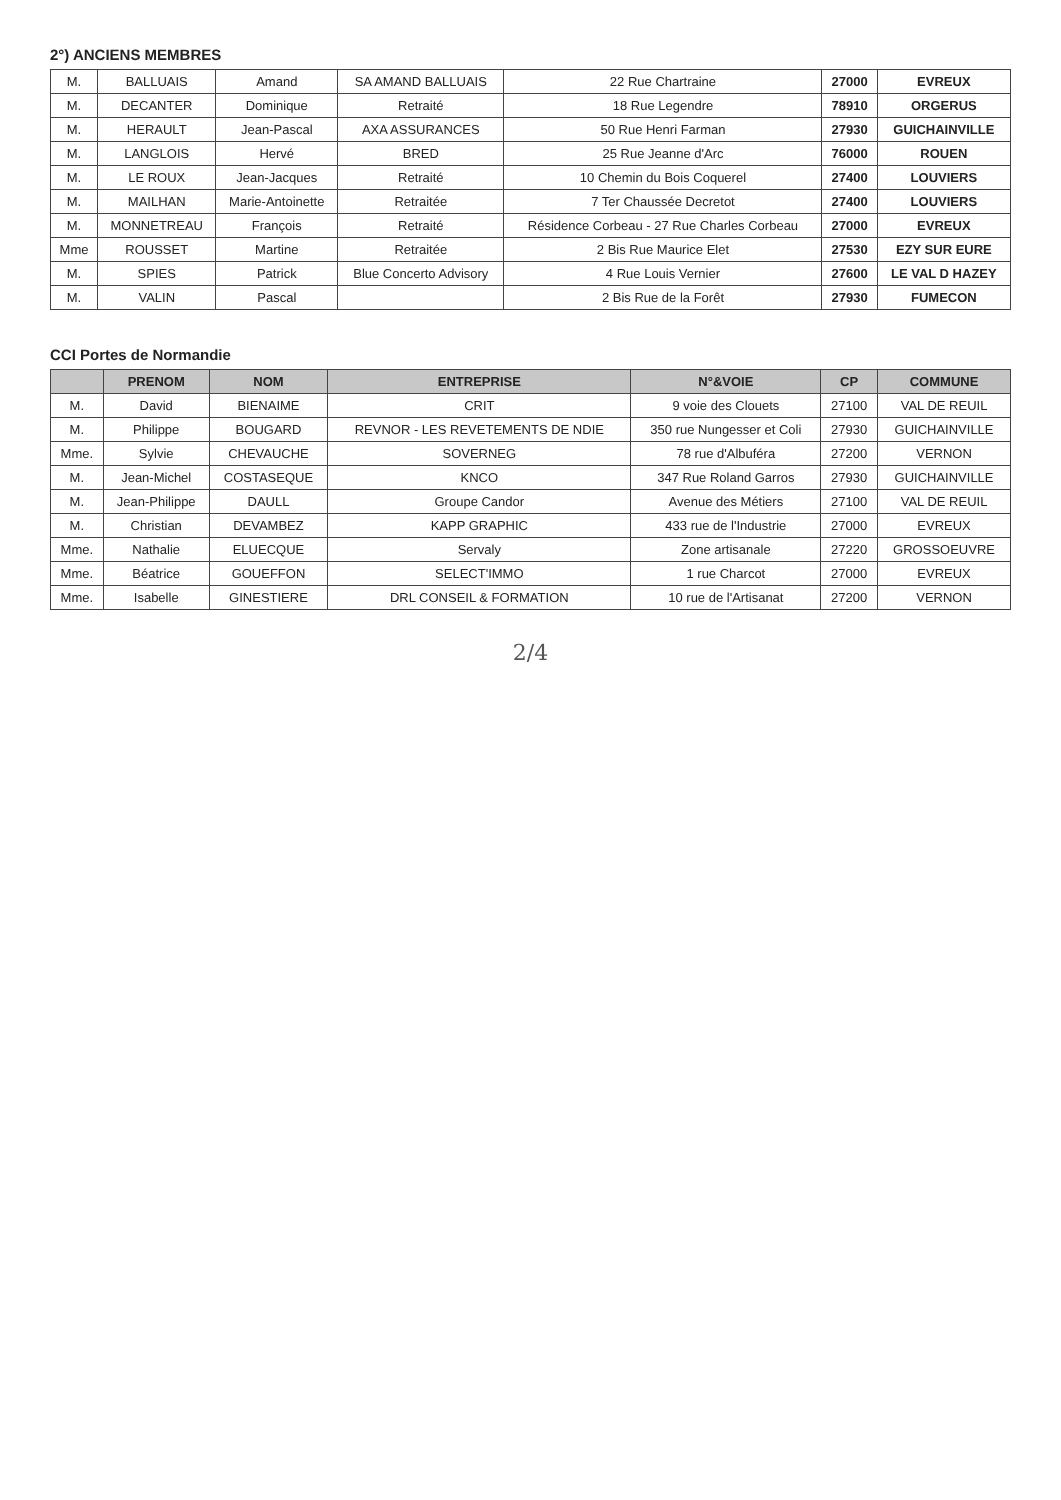2°) ANCIENS MEMBRES
| M. | BALLUAIS | Amand | SA AMAND BALLUAIS | 22 Rue Chartraine | 27000 | EVREUX |
| M. | DECANTER | Dominique | Retraité | 18 Rue Legendre | 78910 | ORGERUS |
| M. | HERAULT | Jean-Pascal | AXA ASSURANCES | 50 Rue Henri Farman | 27930 | GUICHAINVILLE |
| M. | LANGLOIS | Hervé | BRED | 25 Rue Jeanne d'Arc | 76000 | ROUEN |
| M. | LE ROUX | Jean-Jacques | Retraité | 10 Chemin du Bois Coquerel | 27400 | LOUVIERS |
| M. | MAILHAN | Marie-Antoinette | Retraitée | 7 Ter Chaussée Decretot | 27400 | LOUVIERS |
| M. | MONNETREAU | François | Retraité | Résidence Corbeau - 27 Rue Charles Corbeau | 27000 | EVREUX |
| Mme | ROUSSET | Martine | Retraitée | 2 Bis Rue Maurice Elet | 27530 | EZY SUR EURE |
| M. | SPIES | Patrick | Blue Concerto Advisory | 4 Rue Louis Vernier | 27600 | LE VAL D HAZEY |
| M. | VALIN | Pascal | | 2 Bis Rue de la Forêt | 27930 | FUMECON |
CCI Portes de Normandie
| | PRENOM | NOM | ENTREPRISE | N°&VOIE | CP | COMMUNE |
| --- | --- | --- | --- | --- | --- | --- |
| M. | David | BIENAIME | CRIT | 9 voie des Clouets | 27100 | VAL DE REUIL |
| M. | Philippe | BOUGARD | REVNOR - LES REVETEMENTS DE NDIE | 350 rue Nungesser et Coli | 27930 | GUICHAINVILLE |
| Mme. | Sylvie | CHEVAUCHE | SOVERNEG | 78 rue d'Albuféra | 27200 | VERNON |
| M. | Jean-Michel | COSTASEQUE | KNCO | 347 Rue Roland Garros | 27930 | GUICHAINVILLE |
| M. | Jean-Philippe | DAULL | Groupe Candor | Avenue des Métiers | 27100 | VAL DE REUIL |
| M. | Christian | DEVAMBEZ | KAPP GRAPHIC | 433 rue de l'Industrie | 27000 | EVREUX |
| Mme. | Nathalie | ELUECQUE | Servaly | Zone artisanale | 27220 | GROSSOEUVRE |
| Mme. | Béatrice | GOUEFFON | SELECT'IMMO | 1 rue Charcot | 27000 | EVREUX |
| Mme. | Isabelle | GINESTIERE | DRL CONSEIL & FORMATION | 10 rue de l'Artisanat | 27200 | VERNON |
2/4